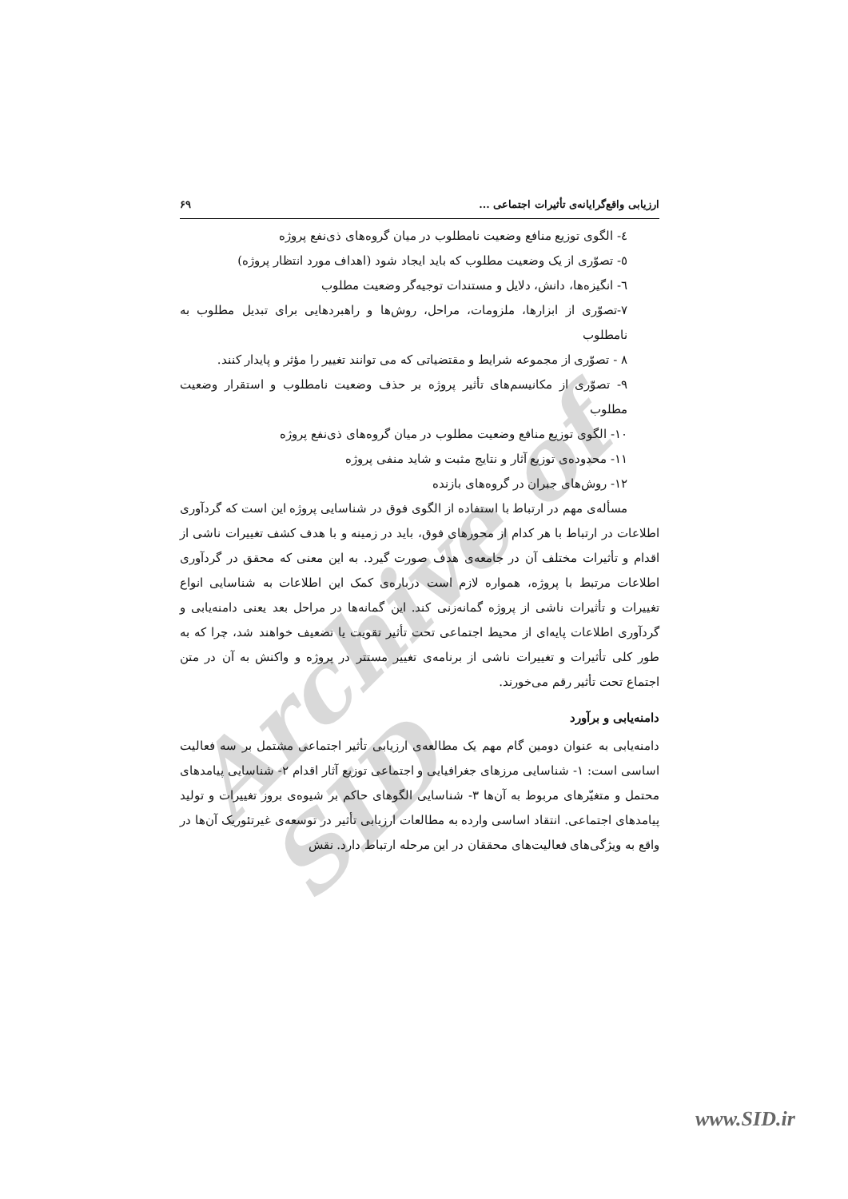Archive of SID
ارزیابی واقع‌گرایانه‌ی تأثیرات اجتماعی ... ۶۹
٤- الگوی توزیع منافع وضعیت نامطلوب در میان گروه‌های ذی‌نفع پروژه
٥- تصوّری از یک وضعیت مطلوب که باید ایجاد شود (اهداف مورد انتظار پروژه)
٦- انگیزه‌ها، دانش، دلایل و مستندات توجیه‌گر وضعیت مطلوب
٧-تصوّری از ابزارها، ملزومات، مراحل، روش‌ها و راهبردهایی برای تبدیل مطلوب به نامطلوب
٨ - تصوّری از مجموعه شرایط و مقتضیاتی که می توانند تغییر را مؤثر و پایدار کنند.
٩- تصوّری از مکانیسم‌های تأثیر پروژه بر حذف وضعیت نامطلوب و استقرار وضعیت مطلوب
١٠- الگوی توزیع منافع وضعیت مطلوب در میان گروه‌های ذی‌نفع پروژه
١١- محدوده‌ی توزیع آثار و نتایج مثبت و شاید منفی پروژه
١٢- روش‌های جبران در گروه‌های بازنده
مسأله‌ی مهم در ارتباط با استفاده از الگوی فوق در شناسایی پروژه این است که گردآوری اطلاعات در ارتباط با هر کدام از محورهای فوق، باید در زمینه و با هدف کشف تغییرات ناشی از اقدام و تأثیرات مختلف آن در جامعه‌ی هدف صورت گیرد. به این معنی که محقق در گردآوری اطلاعات مرتبط با پروژه، همواره لازم است درباره‌ی کمک این اطلاعات به شناسایی انواع تغییرات و تأثیرات ناشی از پروژه گمانه‌زنی کند. این گمانه‌ها در مراحل بعد یعنی دامنه‌یابی و گردآوری اطلاعات پایه‌ای از محیط اجتماعی تحت تأثیر تقویت یا تضعیف خواهند شد، چرا که به طور کلی تأثیرات و تغییرات ناشی از برنامه‌ی تغییر مستتر در پروژه و واکنش به آن در متن اجتماع تحت تأثیر رقم می‌خورند.
دامنه‌یابی و برآورد
دامنه‌یابی به عنوان دومین گام مهم یک مطالعه‌ی ارزیابی تأثیر اجتماعی مشتمل بر سه فعالیت اساسی است: ١- شناسایی مرزهای جغرافیایی و اجتماعی توزیع آثار اقدام ٢- شناسایی پیامدهای محتمل و متغیّرهای مربوط به آن‌ها ٣- شناسایی الگوهای حاکم بر شیوه‌ی بروز تغییرات و تولید پیامدهای اجتماعی. انتقاد اساسی وارده به مطالعات ارزیابی تأثیر در توسعه‌ی غیرتئوریک آن‌ها در واقع به ویژگی‌های فعالیت‌های محققان در این مرحله ارتباط دارد. نقش
www.SID.ir